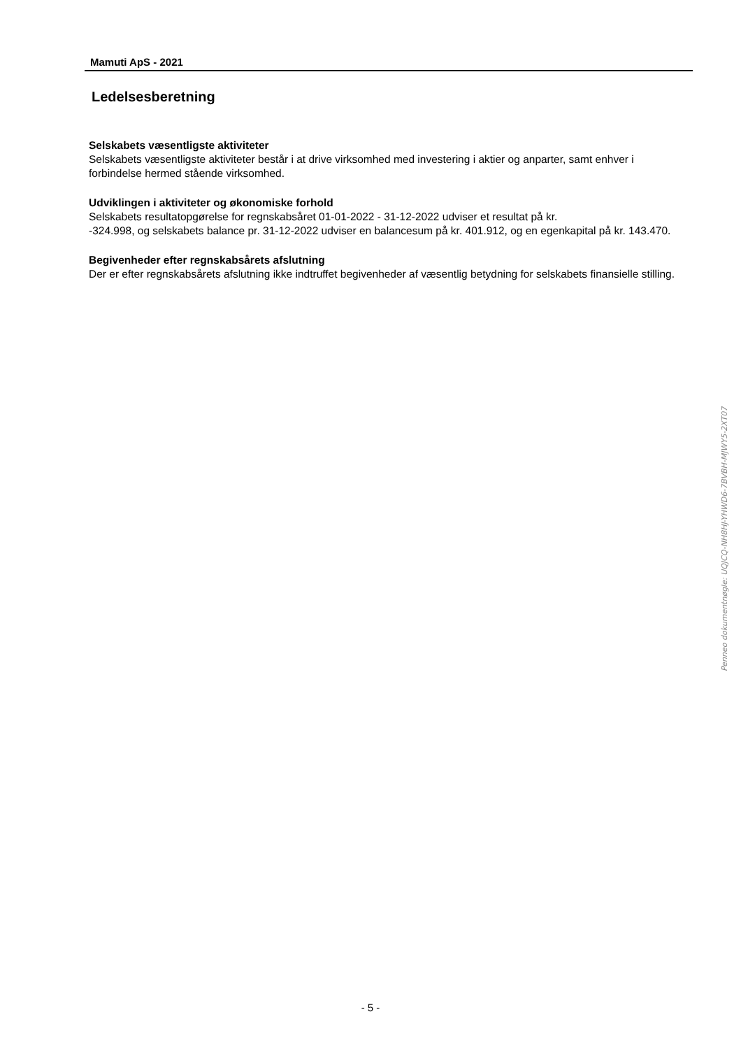Mamuti ApS - 2021
Ledelsesberetning
Selskabets væsentligste aktiviteter
Selskabets væsentligste aktiviteter består i at drive virksomhed med investering i aktier og anparter, samt enhver i forbindelse hermed stående virksomhed.
Udviklingen i aktiviteter og økonomiske forhold
Selskabets resultatopgørelse for regnskabsåret 01-01-2022 - 31-12-2022 udviser et resultat på kr.
-324.998, og selskabets balance pr. 31-12-2022 udviser en balancesum på kr. 401.912, og en egenkapital på kr. 143.470.
Begivenheder efter regnskabsårets afslutning
Der er efter regnskabsårets afslutning ikke indtruffet begivenheder af væsentlig betydning for selskabets finansielle stilling.
Penneo dokumentnøgle: UQJCQ-NH8HJ-YHWD6-7BVBH-MJWY5-2XT07
- 5 -